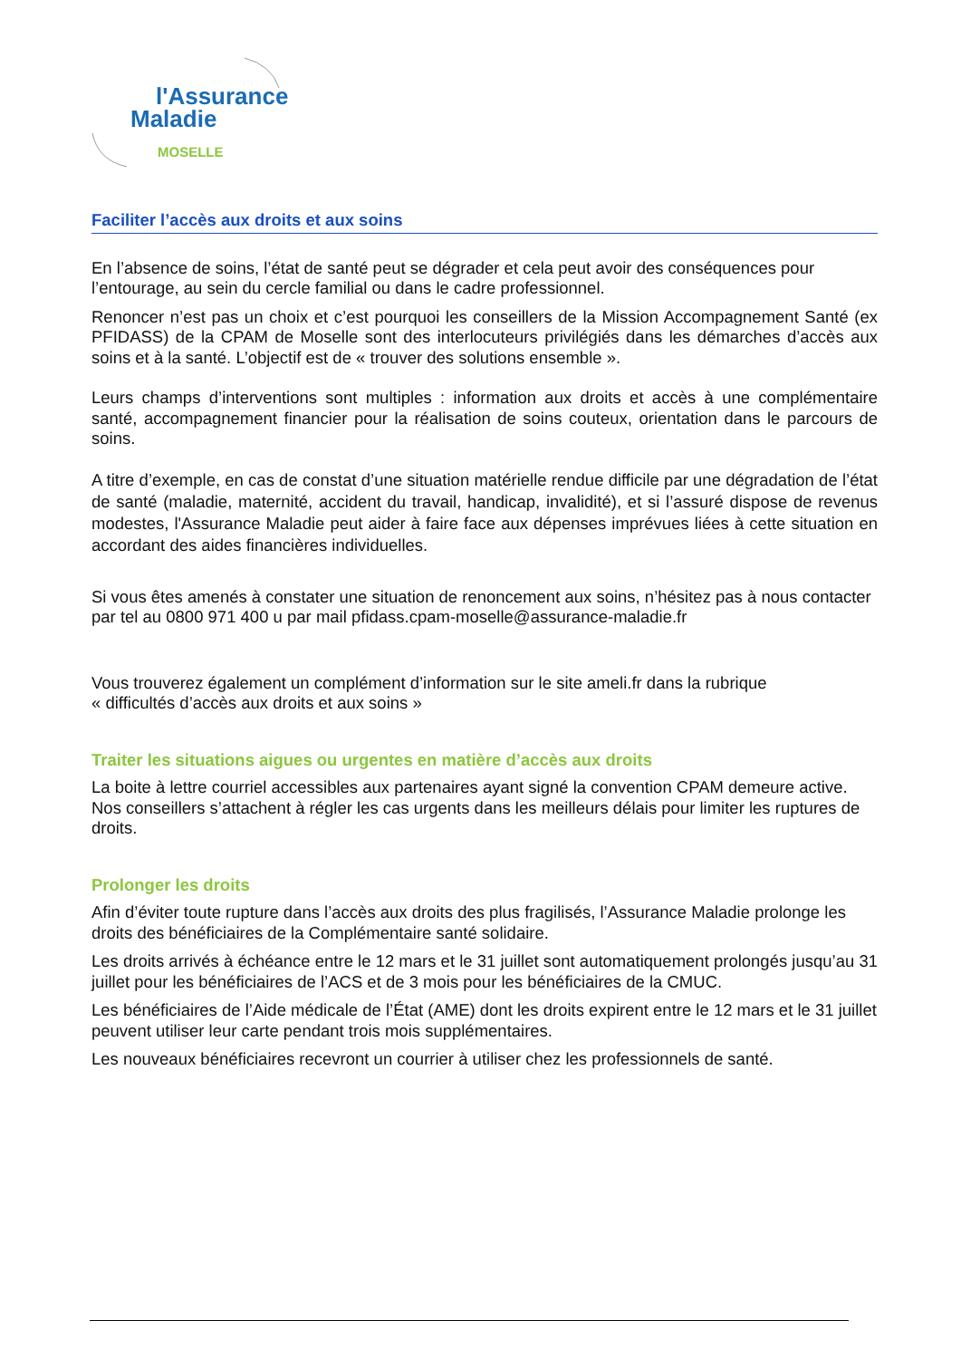l'Assurance
Maladie
MOSELLE
Faciliter l’accès aux droits et aux soins
En l’absence de soins, l’état de santé peut se dégrader et cela peut avoir des conséquences pour l’entourage, au sein du cercle familial ou dans le cadre professionnel.
Renoncer n’est pas un choix et c’est pourquoi les conseillers de la Mission Accompagnement Santé (ex PFIDASS) de la CPAM de Moselle sont des interlocuteurs privilégiés dans les démarches d’accès aux soins et à la santé. L’objectif est de « trouver des solutions ensemble ».
Leurs champs d’interventions sont multiples : information aux droits et accès à une complémentaire santé, accompagnement financier pour la réalisation de soins couteux, orientation dans le parcours de soins.
A titre d’exemple, en cas de constat d’une situation matérielle rendue difficile par une dégradation de l’état de santé (maladie, maternité, accident du travail, handicap, invalidité), et si l’assuré dispose de revenus modestes, l'Assurance Maladie peut aider à faire face aux dépenses imprévues liées à cette situation en accordant des aides financières individuelles.
Si vous êtes amenés à constater une situation de renoncement aux soins, n’hésitez pas à nous contacter par tel au 0800 971 400 u par mail pfidass.cpam-moselle@assurance-maladie.fr
Vous trouverez également un complément d’information sur le site ameli.fr dans la rubrique
« difficultés d’accès aux droits et aux soins »
Traiter les situations aigues ou urgentes en matière d’accès aux droits
La boite à lettre courriel accessibles aux partenaires ayant signé la convention CPAM demeure active. Nos conseillers s’attachent à régler les cas urgents dans les meilleurs délais pour limiter les ruptures de droits.
Prolonger les droits
Afin d’éviter toute rupture dans l’accès aux droits des plus fragilisés, l’Assurance Maladie prolonge les droits des bénéficiaires de la Complémentaire santé solidaire.
Les droits arrivés à échéance entre le 12 mars et le 31 juillet sont automatiquement prolongés jusqu’au 31 juillet pour les bénéficiaires de l’ACS et de 3 mois pour les bénéficiaires de la CMUC.
Les bénéficiaires de l’Aide médicale de l’État (AME) dont les droits expirent entre le 12 mars et le 31 juillet peuvent utiliser leur carte pendant trois mois supplémentaires.
Les nouveaux bénéficiaires recevront un courrier à utiliser chez les professionnels de santé.